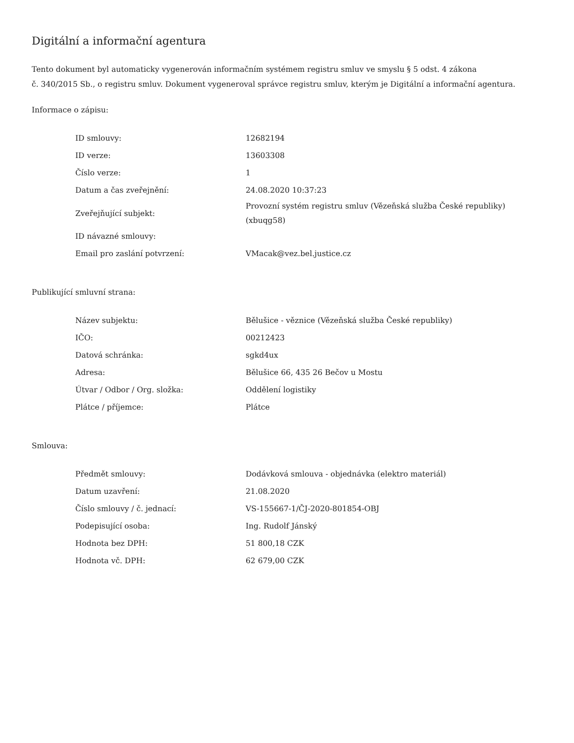Digitální a informační agentura
Tento dokument byl automaticky vygenerován informačním systémem registru smluv ve smyslu § 5 odst. 4 zákona
č. 340/2015 Sb., o registru smluv. Dokument vygeneroval správce registru smluv, kterým je Digitální a informační agentura.
Informace o zápisu:
| ID smlouvy: | 12682194 |
| ID verze: | 13603308 |
| Číslo verze: | 1 |
| Datum a čas zveřejnění: | 24.08.2020 10:37:23 |
| Zveřejňující subjekt: | Provozní systém registru smluv (Vězeňská služba České republiky) (xbuqg58) |
| ID návazné smlouvy: | |
| Email pro zaslání potvrzení: | VMacak@vez.bel.justice.cz |
Publikující smluvní strana:
| Název subjektu: | Bělušice - věznice (Vězeňská služba České republiky) |
| IČO: | 00212423 |
| Datová schránka: | sgkd4ux |
| Adresa: | Bělušice 66, 435 26 Bečov u Mostu |
| Útvar / Odbor / Org. složka: | Oddělení logistiky |
| Plátce / příjemce: | Plátce |
Smlouva:
| Předmět smlouvy: | Dodávková smlouva - objednávka (elektro materiál) |
| Datum uzavření: | 21.08.2020 |
| Číslo smlouvy / č. jednací: | VS-155667-1/ČJ-2020-801854-OBJ |
| Podepisující osoba: | Ing. Rudolf Jánský |
| Hodnota bez DPH: | 51 800,18 CZK |
| Hodnota vč. DPH: | 62 679,00 CZK |